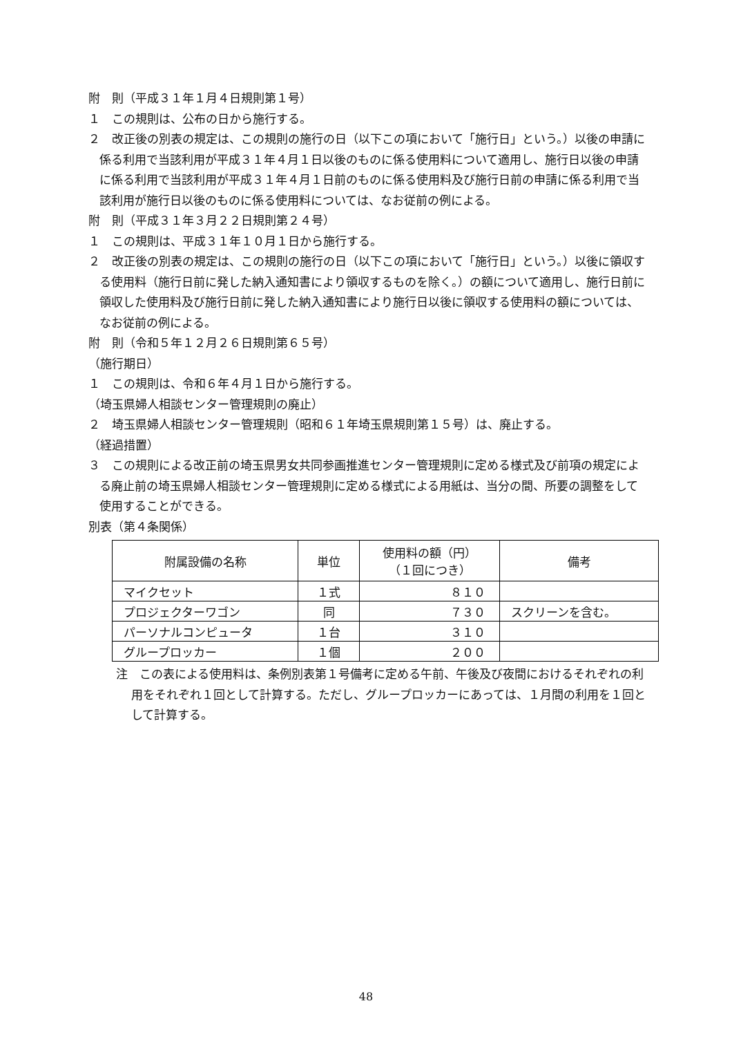附　則（平成３１年１月４日規則第１号）
１　この規則は、公布の日から施行する。
２　改正後の別表の規定は、この規則の施行の日（以下この項において「施行日」という。）以後の申請に係る利用で当該利用が平成３１年４月１日以後のものに係る使用料について適用し、施行日以後の申請に係る利用で当該利用が平成３１年４月１日前のものに係る使用料及び施行日前の申請に係る利用で当該利用が施行日以後のものに係る使用料については、なお従前の例による。
附　則（平成３１年３月２２日規則第２４号）
１　この規則は、平成３１年１０月１日から施行する。
２　改正後の別表の規定は、この規則の施行の日（以下この項において「施行日」という。）以後に領収する使用料（施行日前に発した納入通知書により領収するものを除く。）の額について適用し、施行日前に領収した使用料及び施行日前に発した納入通知書により施行日以後に領収する使用料の額については、なお従前の例による。
附　則（令和５年１２月２６日規則第６５号）
（施行期日）
１　この規則は、令和６年４月１日から施行する。
（埼玉県婦人相談センター管理規則の廃止）
２　埼玉県婦人相談センター管理規則（昭和６１年埼玉県規則第１５号）は、廃止する。
（経過措置）
３　この規則による改正前の埼玉県男女共同参画推進センター管理規則に定める様式及び前項の規定による廃止前の埼玉県婦人相談センター管理規則に定める様式による用紙は、当分の間、所要の調整をして使用することができる。
別表（第４条関係）
| 附属設備の名称 | 単位 | 使用料の額（円） （１回につき） | 備考 |
| --- | --- | --- | --- |
| マイクセット | １式 | ８１０ | |
| プロジェクターワゴン | 同 | ７３０ | スクリーンを含む。 |
| パーソナルコンピュータ | １台 | ３１０ | |
| グループロッカー | １個 | ２００ | |
注　この表による使用料は、条例別表第１号備考に定める午前、午後及び夜間におけるそれぞれの利用をそれぞれ１回として計算する。ただし、グループロッカーにあっては、１月間の利用を１回として計算する。
48